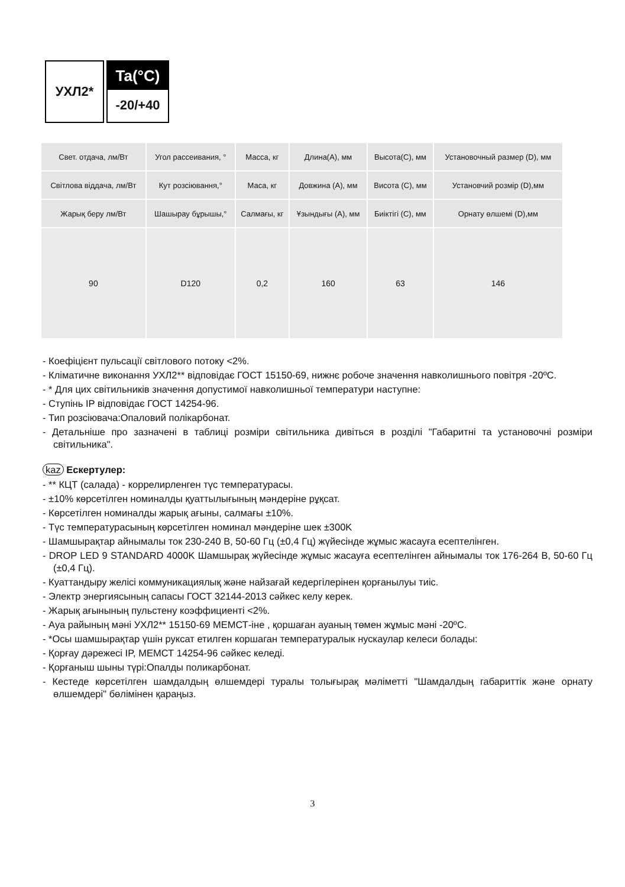УХЛ2*
Ta(°C)
-20/+40
| Свет. отдача, лм/Вт | Угол рассеивания, ° | Масса, кг | Длина(A), мм | Высота(C), мм | Установочный размер (D), мм |
| Світлова віддача, лм/Вт | Кут розсіювання,° | Маса, кг | Довжина (A), мм | Висота (C), мм | Установчий розмір (D),мм |
| Жарық беру лм/Вт | Шашырау бұрышы,° | Салмағы, кг | Ұзындығы (A), мм | Биіктігі (C), мм | Орнату өлшемі (D),мм |
| 90 | D120 | 0,2 | 160 | 63 | 146 |
- Коефіцієнт пульсації світлового потоку <2%.
- Кліматичне виконання УХЛ2** відповідає ГОСТ 15150-69, нижнє робоче значення навколишнього повітря -20ºC.
- * Для цих світильників значення допустимої навколишньої температури наступне:
- Ступінь IP відповідає ГОСТ 14254-96.
- Тип розсіювача:Опаловий полікарбонат.
- Детальніше про зазначені в таблиці розміри світильника дивіться в розділі "Габаритні та установочні розміри світильника".
kaz Ескертулер:
- ** КЦТ (салада) - коррелирленген түс температурасы.
- ±10% көрсетілген номиналды қуаттылығының мәндеріне рұқсат.
- Көрсетілген номиналды жарық ағыны, салмағы ±10%.
- Түс температурасының көрсетілген номинал мәндеріне шек ±300K
- Шамшырақтар айнымалы ток 230-240 В, 50-60 Гц (±0,4 Гц) жүйесінде жұмыс жасауға есептелінген.
- DROP LED 9 STANDARD 4000K Шамшырақ жүйесінде жұмыс жасауға есептелінген айнымалы ток 176-264 В, 50-60 Гц (±0,4 Гц).
- Куаттандыру желісі коммуникациялық және найзағай кедергілерінен қорғанылуы тиіс.
- Электр энергиясының сапасы ГОСТ 32144-2013 сәйкес келу керек.
- Жарық ағынының пульстену коэффициенті <2%.
- Ауа райының мәні УХЛ2** 15150-69 МЕМСТ-іне , қоршаған ауаның төмен жұмыс мәні -20ºC.
- *Осы шамшырақтар үшін руксат етилген коршаган температуралык нускаулар келеси болады:
- Қорғау дәрежесі IP, МЕМСТ 14254-96 сәйкес келеді.
- Қорғаныш шыны түрі:Опалды поликарбонат.
- Кестеде көрсетілген шамдалдың өлшемдері туралы толығырақ мәліметті "Шамдалдың габариттік және орнату өлшемдері" бөлімінен қараңыз.
3